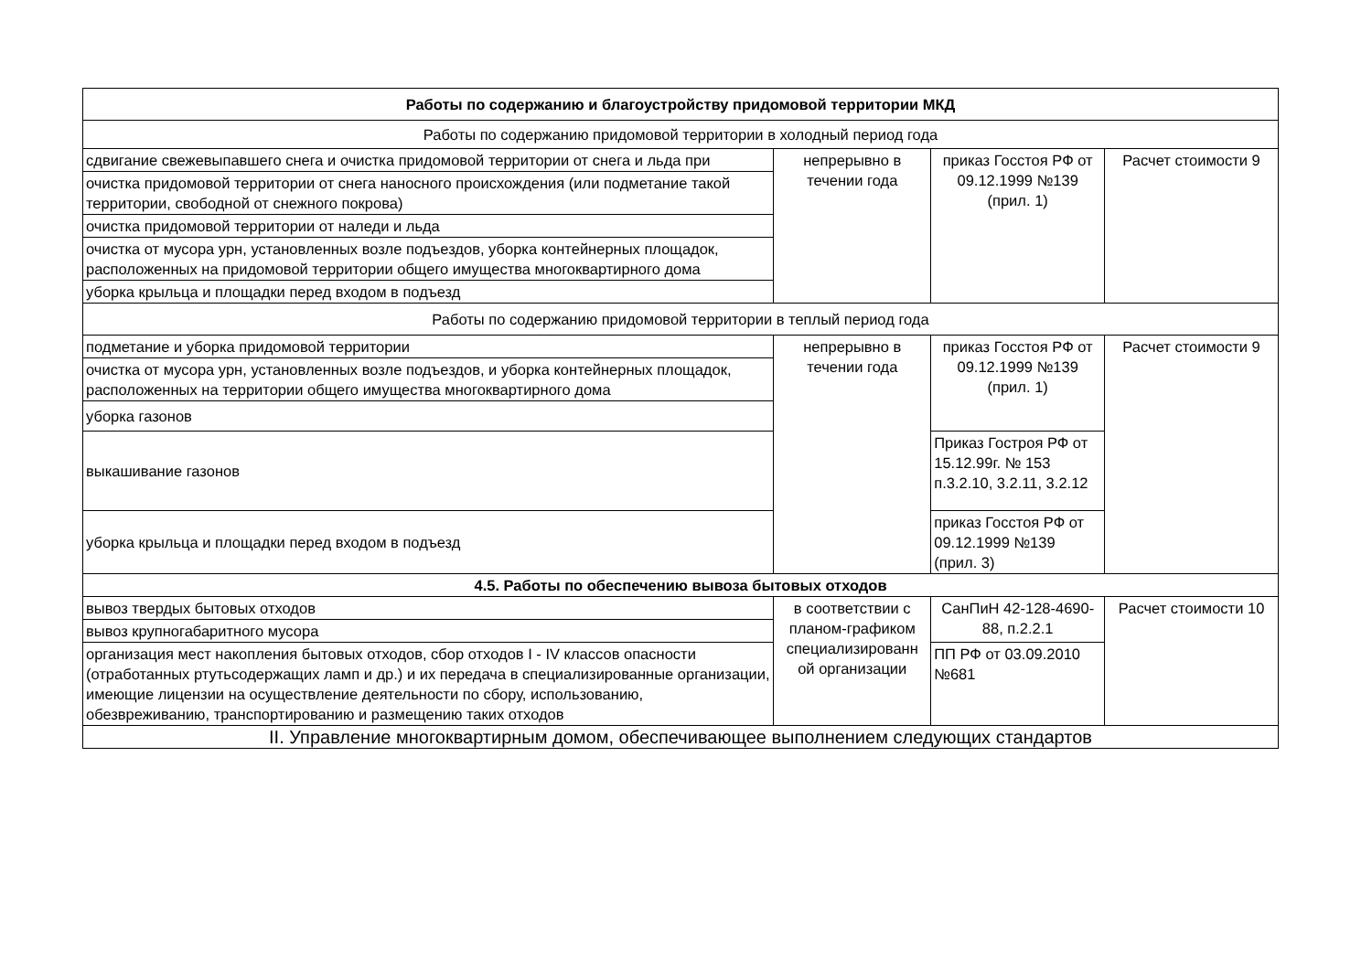| Работы по содержанию и благоустройству придомовой территории МКД | | | |
| Работы по содержанию придомовой территории в холодный период года | | | |
| сдвигание свежевыпавшего снега и очистка придомовой территории от снега и льда при | непрерывно в течении года | приказ Госстоя РФ от 09.12.1999 №139 (прил. 1) | Расчет стоимости 9 |
| очистка придомовой территории от снега наносного происхождения (или подметание такой территории, свободной от снежного покрова) | | | |
| очистка придомовой территории от наледи и льда | | | |
| очистка от мусора урн, установленных возле подъездов, уборка контейнерных площадок, расположенных на придомовой территории общего имущества многоквартирного дома | | | |
| уборка крыльца и площадки перед входом в подъезд | | | |
| Работы по содержанию придомовой территории в теплый период года | | | |
| подметание и уборка придомовой территории | непрерывно в течении года | приказ Госстоя РФ от 09.12.1999 №139 (прил. 1) | Расчет стоимости 9 |
| очистка от мусора урн, установленных возле подъездов, и уборка контейнерных площадок, расположенных на территории общего имущества многоквартирного дома | | | |
| уборка газонов | | | |
| выкашивание газонов | | Приказ Гостроя РФ от 15.12.99г. № 153 п.3.2.10, 3.2.11, 3.2.12 | |
| уборка крыльца и площадки перед входом в подъезд | | приказ Госстоя РФ от 09.12.1999 №139 (прил. 3) | |
| 4.5. Работы по обеспечению вывоза бытовых отходов | | | |
| вывоз твердых бытовых отходов | в соответствии с планом-графиком специализированн ой организации | СанПиН 42-128-4690-88, п.2.2.1 | Расчет стоимости 10 |
| вывоз крупногабаритного мусора | | | |
| организация мест накопления бытовых отходов, сбор отходов I - IV классов опасности (отработанных ртутьсодержащих ламп и др.) и их передача в специализированные организации, имеющие лицензии на осуществление деятельности по сбору, использованию, обезвреживанию, транспортированию и размещению таких отходов | | ПП РФ от 03.09.2010 №681 | |
| II. Управление многоквартирным домом, обеспечивающее выполнением следующих стандартов | | | |